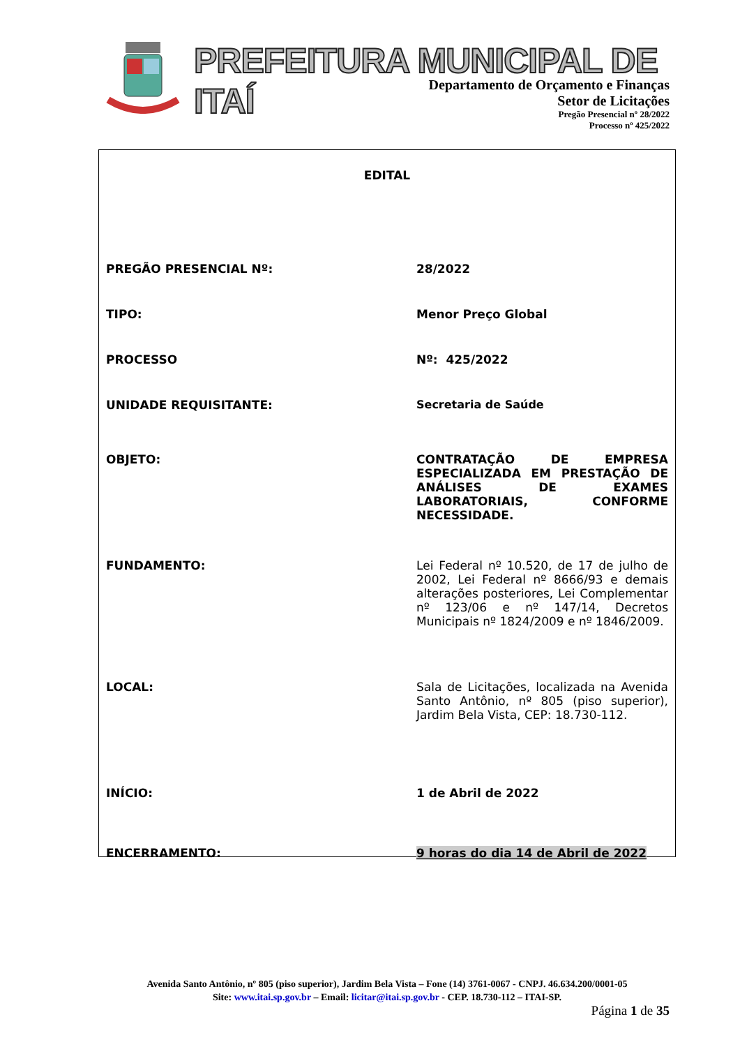PREFEITURA MUNICIPAL DE ITAÍ
Departamento de Orçamento e Finanças
Setor de Licitações
Pregão Presencial nº 28/2022
Processo nº 425/2022
EDITAL
| PREGÃO PRESENCIAL Nº: | 28/2022 |
| TIPO: | Menor Preço Global |
| PROCESSO | Nº: 425/2022 |
| UNIDADE REQUISITANTE: | Secretaria de Saúde |
| OBJETO: | CONTRATAÇÃO DE EMPRESA ESPECIALIZADA EM PRESTAÇÃO DE ANÁLISES DE EXAMES LABORATORIAIS, CONFORME NECESSIDADE. |
| FUNDAMENTO: | Lei Federal nº 10.520, de 17 de julho de 2002, Lei Federal nº 8666/93 e demais alterações posteriores, Lei Complementar nº 123/06 e nº 147/14, Decretos Municipais nº 1824/2009 e nº 1846/2009. |
| LOCAL: | Sala de Licitações, localizada na Avenida Santo Antônio, nº 805 (piso superior), Jardim Bela Vista, CEP: 18.730-112. |
| INÍCIO: | 1 de Abril de 2022 |
| ENCERRAMENTO: | 9 horas do dia 14 de Abril de 2022 |
Avenida Santo Antônio, nº 805 (piso superior), Jardim Bela Vista – Fone (14) 3761-0067 - CNPJ. 46.634.200/0001-05
Site: www.itai.sp.gov.br – Email: licitar@itai.sp.gov.br - CEP. 18.730-112 – ITAI-SP.
Página 1 de 35